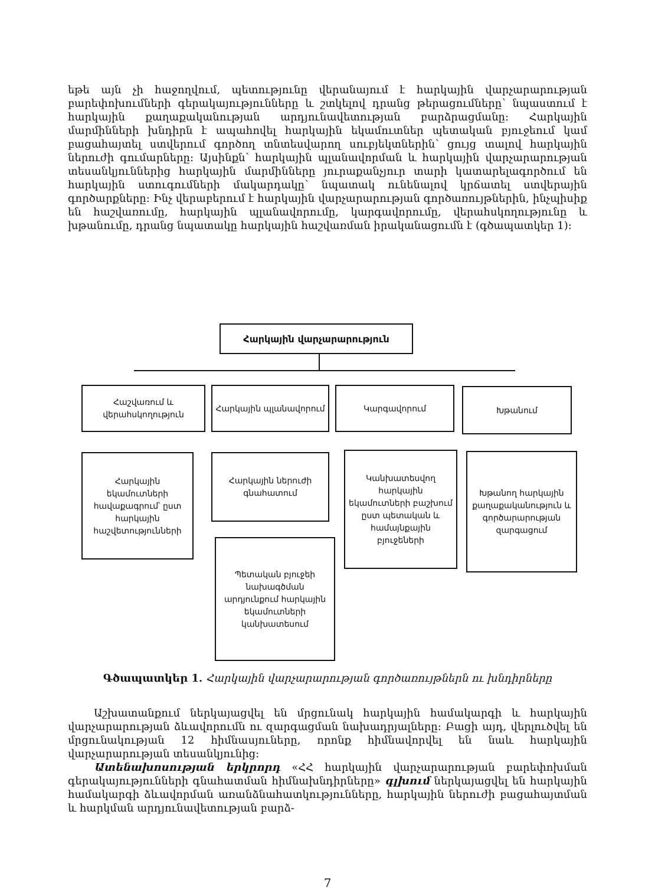եթե այն չի հաջողվում, պետությունը վերանայում է հարկային վարչարարության բարեփոխումների գերակայությունները և շտկելով դրանց թերացումները՝ նպաստում է հարկային քաղաքականության արդյունավետության բարձրացմանը: Հարկային մարմինների խնդիրն է ապահովել հարկային եկամուտներ պետական բյուջեում կամ բացահայտել ստվերում գործող տնտեսվարող սուբյեկտներին՝ ցույց տալով հարկային ներուժի գումարները: Այսինքն՝ հարկային պլանավորման և հարկային վարչարարության տեսանկյուններից հարկային մարմինները յուրաքանչյուր տարի կատարելագործում են հարկային ստուգումների մակարդակը՝ նպատակ ունենալով կրճատել ստվերային գործարքները: Ինչ վերաբերում է հարկային վարչարարության գործառույթներին, ինչպիսիք են հաշվառումը, հարկային պլանավորումը, կարգավորումը, վերահսկողությունը և խթանումը, դրանց նպատակը հարկային հաշվառման իրականացումն է (գծապատկեր 1):
Հարկային վարչարարություն
Հաշվառում և վերահսկողություն
Հարկային պլանավորում Կարգավորում Խթանում
Հարկային եկամուտների հավաքագրում՝ ըստ հարկային հաշվետությունների
Հարկային ներուժի գնահատում
Պետական բյուջեի նախագծման արդյունքում հարկային եկամուտների կանխատեսում
Կանխատեսվող հարկային եկամուտների բաշխում ըստ պետական և համայնքային բյուջեների
Խթանող հարկային քաղաքականություն և գործարարության զարգացում
Գծապատկեր 1. Հարկային վարչարարության գործառույթներն ու խնդիրները
Աշխատանքում ներկայացվել են մրցունակ հարկային համակարգի և հարկային վարչարարության ձևավորումն ու զարգացման նախադրյալները: Բացի այդ, վերլուծվել են մրցունակության 12 հիմնասյուները, որոնք հիմնավորվել են նաև հարկային վարչարարության տեսանկյունից:
Ատենախոսության երկրորդ «ՀՀ հարկային վարչարարության բարեփոխման գերակայությունների գնահատման հիմնախնդիրները» գլխում ներկայացվել են հարկային համակարգի ձևավորման առանձնահատկությունները, հարկային ներուժի բացահայտման և հարկման արդյունավետության բարձ-
7